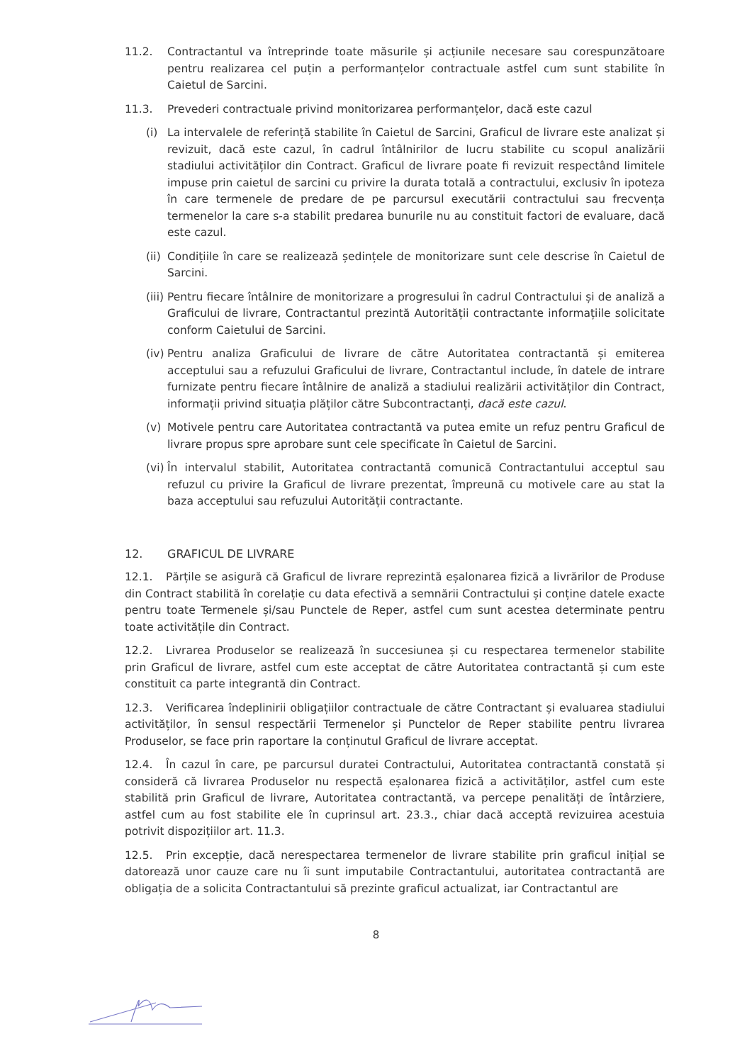11.2. Contractantul va întreprinde toate măsurile și acțiunile necesare sau corespunzătoare pentru realizarea cel puțin a performanțelor contractuale astfel cum sunt stabilite în Caietul de Sarcini.
11.3. Prevederi contractuale privind monitorizarea performanțelor, dacă este cazul
(i) La intervalele de referință stabilite în Caietul de Sarcini, Graficul de livrare este analizat și revizuit, dacă este cazul, în cadrul întâlnirilor de lucru stabilite cu scopul analizării stadiului activităților din Contract. Graficul de livrare poate fi revizuit respectând limitele impuse prin caietul de sarcini cu privire la durata totală a contractului, exclusiv în ipoteza în care termenele de predare de pe parcursul executării contractului sau frecvența termenelor la care s-a stabilit predarea bunurile nu au constituit factori de evaluare, dacă este cazul.
(ii)
Condițiile în care se realizează ședințele de monitorizare sunt cele descrise în Caietul de Sarcini.
(iii)
Pentru fiecare întâlnire de monitorizare a progresului în cadrul Contractului și de analiză a Graficului de livrare, Contractantul prezintă Autorității contractante informațiile solicitate conform Caietului de Sarcini.
(iv)
Pentru analiza Graficului de livrare de către Autoritatea contractantă și emiterea acceptului sau a refuzului Graficului de livrare, Contractantul include, în datele de intrare furnizate pentru fiecare întâlnire de analiză a stadiului realizării activităților din Contract, informații privind situația plăților către Subcontractanți, dacă este cazul.
(v) Motivele pentru care Autoritatea contractantă va putea emite un refuz pentru Graficul de livrare propus spre aprobare sunt cele specificate în Caietul de Sarcini.
(vi)
În intervalul stabilit, Autoritatea contractantă comunică Contractantului acceptul sau refuzul cu privire la Graficul de livrare prezentat, împreună cu motivele care au stat la baza acceptului sau refuzului Autorității contractante.
12. GRAFICUL DE LIVRARE
12.1. Părțile se asigură că Graficul de livrare reprezintă eșalonarea fizică a livrărilor de Produse din Contract stabilită în corelație cu data efectivă a semnării Contractului și conține datele exacte pentru toate Termenele și/sau Punctele de Reper, astfel cum sunt acestea determinate pentru toate activitățile din Contract.
12.2. Livrarea Produselor se realizează în succesiunea și cu respectarea termenelor stabilite prin Graficul de livrare, astfel cum este acceptat de către Autoritatea contractantă și cum este constituit ca parte integrantă din Contract.
12.3. Verificarea îndeplinirii obligațiilor contractuale de către Contractant și evaluarea stadiului activităților, în sensul respectării Termenelor și Punctelor de Reper stabilite pentru livrarea Produselor, se face prin raportare la conținutul Graficul de livrare acceptat.
12.4. În cazul în care, pe parcursul duratei Contractului, Autoritatea contractantă constată și consideră că livrarea Produselor nu respectă eșalonarea fizică a activităților, astfel cum este stabilită prin Graficul de livrare, Autoritatea contractantă, va percepe penalități de întârziere, astfel cum au fost stabilite ele în cuprinsul art. 23.3., chiar dacă acceptă revizuirea acestuia potrivit dispozițiilor art. 11.3.
12.5. Prin excepție, dacă nerespectarea termenelor de livrare stabilite prin graficul inițial se datorează unor cauze care nu îi sunt imputabile Contractantului, autoritatea contractantă are obligația de a solicita Contractantului să prezinte graficul actualizat, iar Contractantul are
8